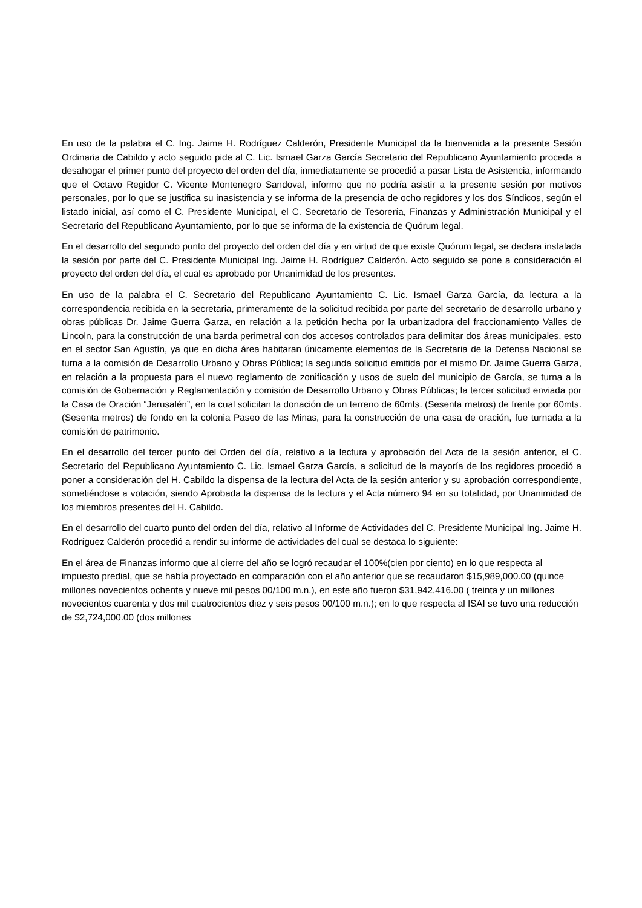En uso de la palabra el C. Ing. Jaime H. Rodríguez Calderón, Presidente Municipal da la bienvenida a la presente Sesión Ordinaria de Cabildo y acto seguido pide al C. Lic. Ismael Garza García Secretario del Republicano Ayuntamiento proceda a desahogar el primer punto del proyecto del orden del día, inmediatamente se procedió a pasar Lista de Asistencia, informando que el Octavo Regidor C. Vicente Montenegro Sandoval, informo que no podría asistir a la presente sesión por motivos personales, por lo que se justifica su inasistencia y se informa de la presencia de ocho regidores y los dos Síndicos, según el listado inicial, así como el C. Presidente Municipal, el C. Secretario de Tesorería, Finanzas y Administración Municipal y el Secretario del Republicano Ayuntamiento, por lo que se informa de la existencia de Quórum legal.
En el desarrollo del segundo punto del proyecto del orden del día y en virtud de que existe Quórum legal, se declara instalada la sesión por parte del C. Presidente Municipal Ing. Jaime H. Rodríguez Calderón. Acto seguido se pone a consideración el proyecto del orden del día, el cual es aprobado por Unanimidad de los presentes.
En uso de la palabra el C. Secretario del Republicano Ayuntamiento C. Lic. Ismael Garza García, da lectura a la correspondencia recibida en la secretaria, primeramente de la solicitud recibida por parte del secretario de desarrollo urbano y obras públicas Dr. Jaime Guerra Garza, en relación a la petición hecha por la urbanizadora del fraccionamiento Valles de Lincoln, para la construcción de una barda perimetral con dos accesos controlados para delimitar dos áreas municipales, esto en el sector San Agustín, ya que en dicha área habitaran únicamente elementos de la Secretaria de la Defensa Nacional se turna a la comisión de Desarrollo Urbano y Obras Pública; la segunda solicitud emitida por el mismo Dr. Jaime Guerra Garza, en relación a la propuesta para el nuevo reglamento de zonificación y usos de suelo del municipio de García, se turna a la comisión de Gobernación y Reglamentación y comisión de Desarrollo Urbano y Obras Públicas; la tercer solicitud enviada por la Casa de Oración “Jerusalén”, en la cual solicitan la donación de un terreno de 60mts. (Sesenta metros) de frente por 60mts. (Sesenta metros) de fondo en la colonia Paseo de las Minas, para la construcción de una casa de oración, fue turnada a la comisión de patrimonio.
En el desarrollo del tercer punto del Orden del día, relativo a la lectura y aprobación del Acta de la sesión anterior, el C. Secretario del Republicano Ayuntamiento C. Lic. Ismael Garza García, a solicitud de la mayoría de los regidores procedió a poner a consideración del H. Cabildo la dispensa de la lectura del Acta de la sesión anterior y su aprobación correspondiente, sometiéndose a votación, siendo Aprobada la dispensa de la lectura y el Acta número 94 en su totalidad, por Unanimidad de los miembros presentes del H. Cabildo.
En el desarrollo del cuarto punto del orden del día, relativo al Informe de Actividades del C. Presidente Municipal Ing. Jaime H. Rodríguez Calderón procedió a rendir su informe de actividades del cual se destaca lo siguiente:
En el área de Finanzas informo que al cierre del año se logró recaudar el 100%(cien por ciento) en lo que respecta al impuesto predial, que se había proyectado en comparación con el año anterior que se recaudaron $15,989,000.00 (quince millones novecientos ochenta y nueve mil pesos 00/100 m.n.), en este año fueron $31,942,416.00 ( treinta y un millones novecientos cuarenta y dos mil cuatrocientos diez y seis pesos 00/100 m.n.); en lo que respecta al ISAI se tuvo una reducción de $2,724,000.00 (dos millones